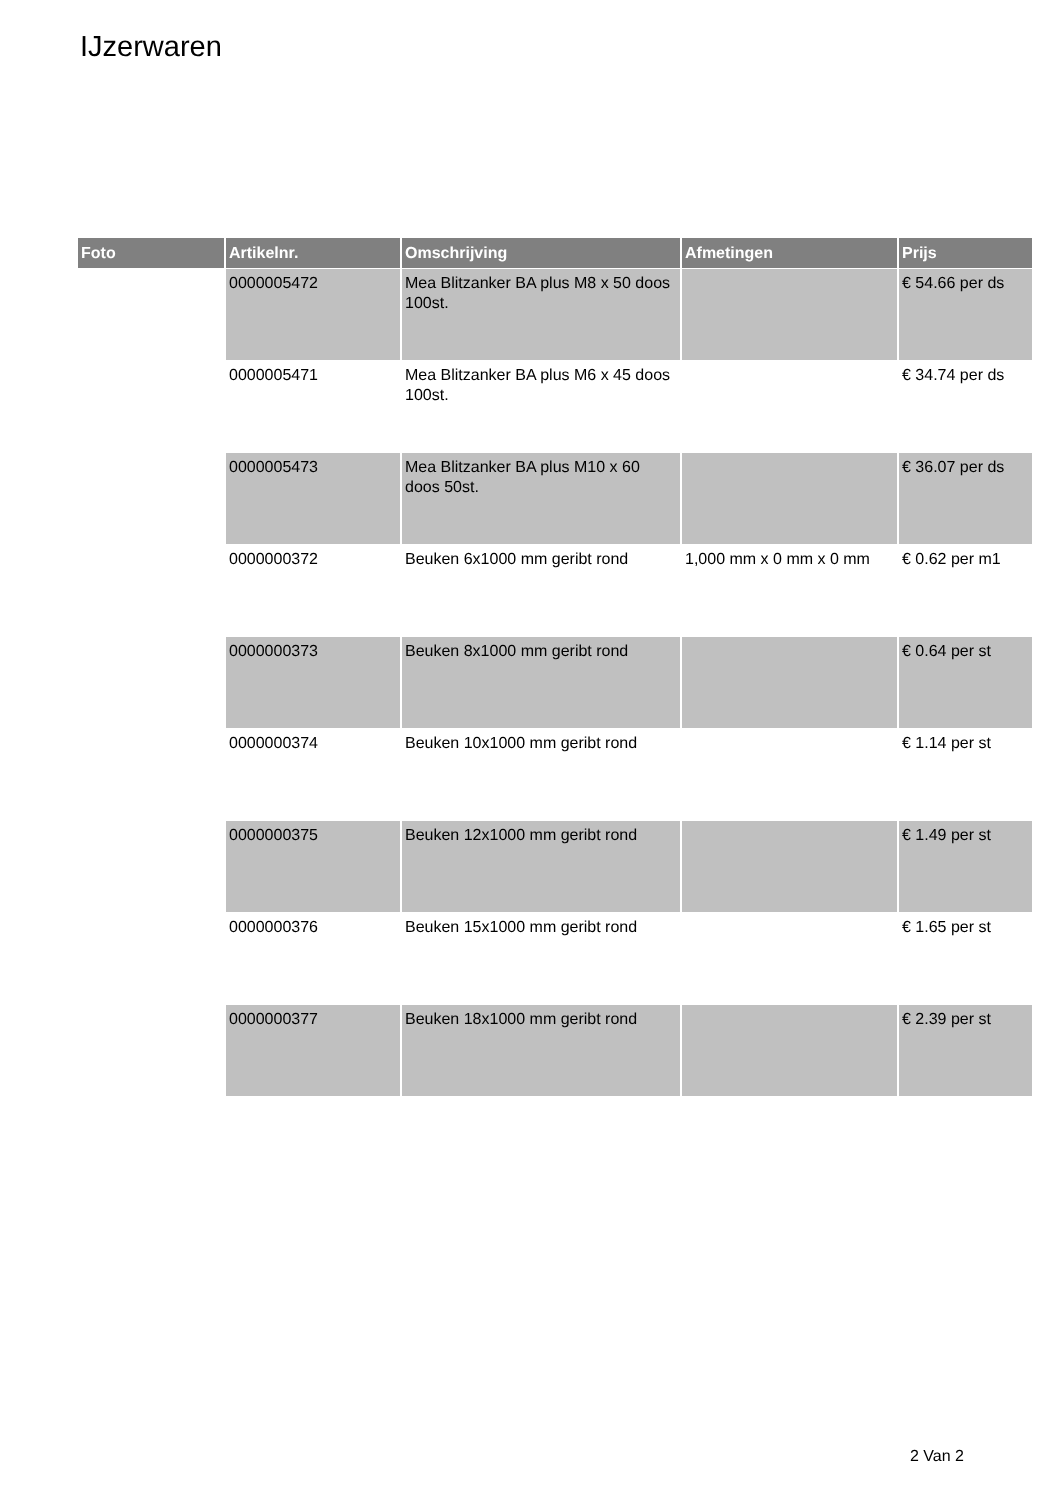IJzerwaren
| Foto | Artikelnr. | Omschrijving | Afmetingen | Prijs |
| --- | --- | --- | --- | --- |
| | 0000005472 | Mea Blitzanker BA plus M8 x 50 doos 100st. | | € 54.66 per ds |
| | 0000005471 | Mea Blitzanker BA plus M6 x 45 doos 100st. | | € 34.74 per ds |
| | 0000005473 | Mea Blitzanker BA plus M10 x 60 doos 50st. | | € 36.07 per ds |
| | 0000000372 | Beuken 6x1000 mm geribt rond | 1,000 mm x 0 mm x 0 mm | € 0.62 per m1 |
| | 0000000373 | Beuken 8x1000 mm geribt rond | | € 0.64 per st |
| | 0000000374 | Beuken 10x1000 mm geribt rond | | € 1.14 per st |
| | 0000000375 | Beuken 12x1000 mm geribt rond | | € 1.49 per st |
| | 0000000376 | Beuken 15x1000 mm geribt rond | | € 1.65 per st |
| | 0000000377 | Beuken 18x1000 mm geribt rond | | € 2.39 per st |
2 Van 2